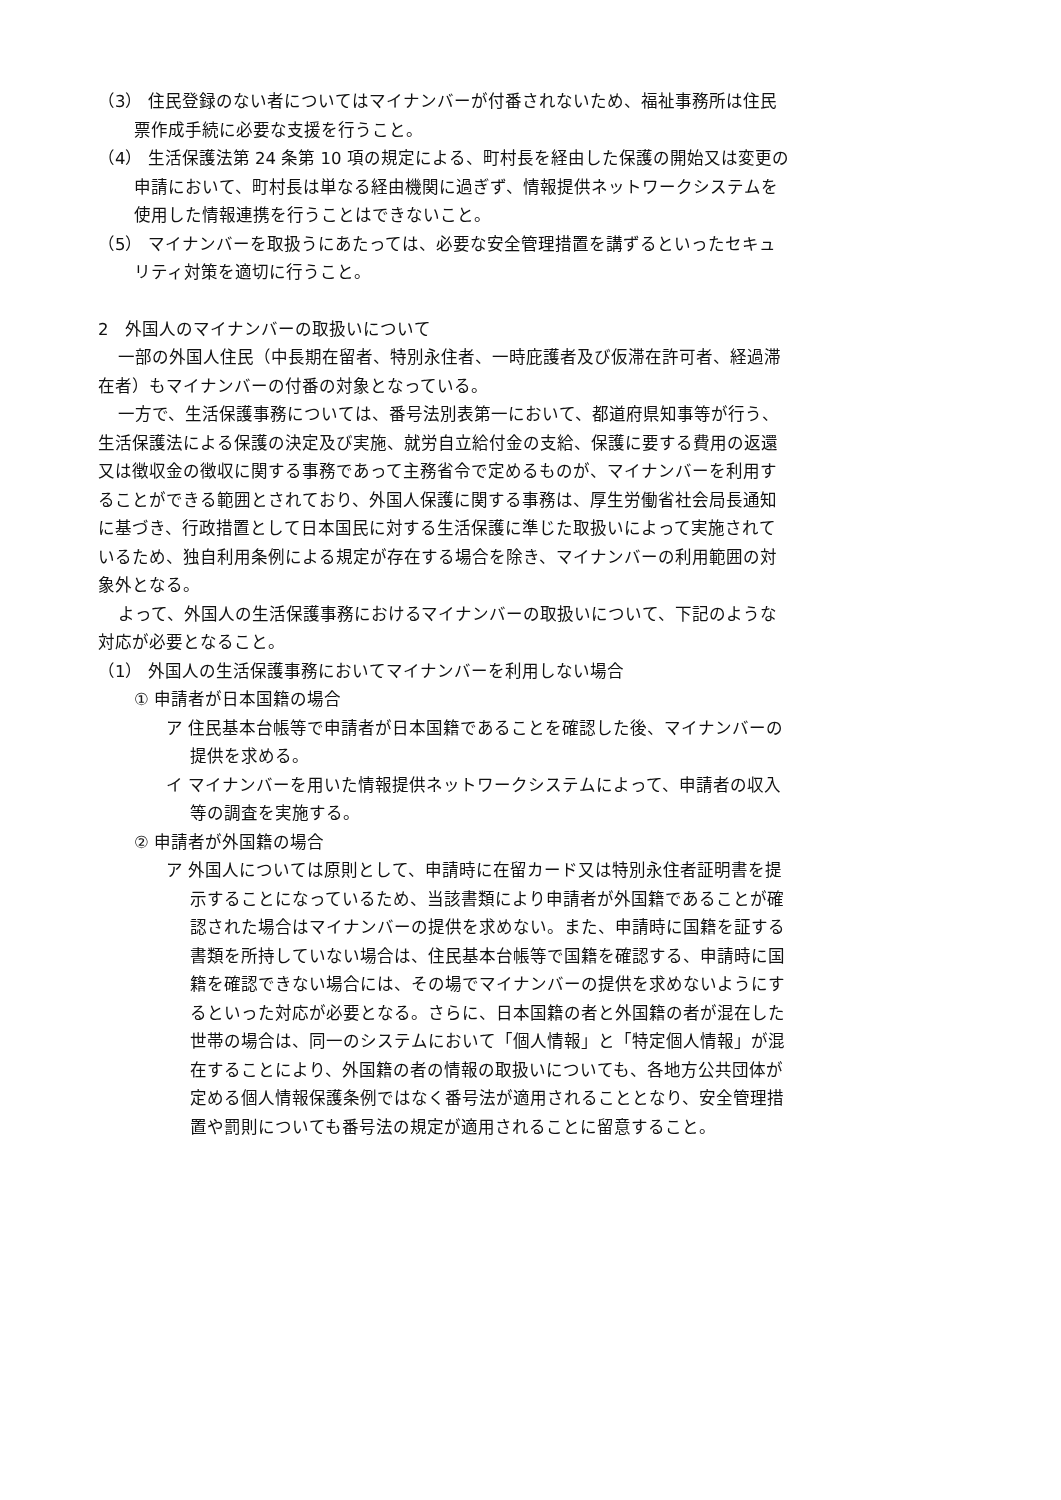（3） 住民登録のない者についてはマイナンバーが付番されないため、福祉事務所は住民票作成手続に必要な支援を行うこと。
（4） 生活保護法第 24 条第 10 項の規定による、町村長を経由した保護の開始又は変更の申請において、町村長は単なる経由機関に過ぎず、情報提供ネットワークシステムを使用した情報連携を行うことはできないこと。
（5） マイナンバーを取扱うにあたっては、必要な安全管理措置を講ずるといったセキュリティ対策を適切に行うこと。
2　外国人のマイナンバーの取扱いについて
一部の外国人住民（中長期在留者、特別永住者、一時庇護者及び仮滞在許可者、経過滞在者）もマイナンバーの付番の対象となっている。
一方で、生活保護事務については、番号法別表第一において、都道府県知事等が行う、生活保護法による保護の決定及び実施、就労自立給付金の支給、保護に要する費用の返還又は徴収金の徴収に関する事務であって主務省令で定めるものが、マイナンバーを利用することができる範囲とされており、外国人保護に関する事務は、厚生労働省社会局長通知に基づき、行政措置として日本国民に対する生活保護に準じた取扱いによって実施されているため、独自利用条例による規定が存在する場合を除き、マイナンバーの利用範囲の対象外となる。
よって、外国人の生活保護事務におけるマイナンバーの取扱いについて、下記のような対応が必要となること。
（1） 外国人の生活保護事務においてマイナンバーを利用しない場合
① 申請者が日本国籍の場合
ア 住民基本台帳等で申請者が日本国籍であることを確認した後、マイナンバーの提供を求める。
イ マイナンバーを用いた情報提供ネットワークシステムによって、申請者の収入等の調査を実施する。
② 申請者が外国籍の場合
ア 外国人については原則として、申請時に在留カード又は特別永住者証明書を提示することになっているため、当該書類により申請者が外国籍であることが確認された場合はマイナンバーの提供を求めない。また、申請時に国籍を証する書類を所持していない場合は、住民基本台帳等で国籍を確認する、申請時に国籍を確認できない場合には、その場でマイナンバーの提供を求めないようにするといった対応が必要となる。さらに、日本国籍の者と外国籍の者が混在した世帯の場合は、同一のシステムにおいて「個人情報」と「特定個人情報」が混在することにより、外国籍の者の情報の取扱いについても、各地方公共団体が定める個人情報保護条例ではなく番号法が適用されることとなり、安全管理措置や罰則についても番号法の規定が適用されることに留意すること。